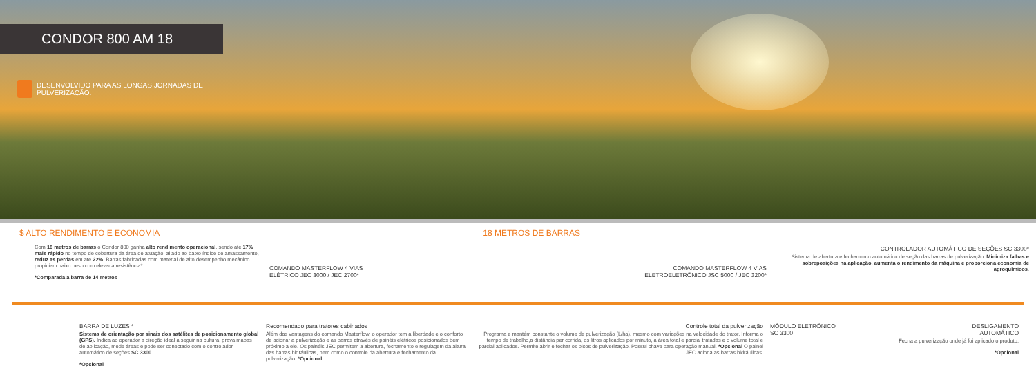CONDOR 800 AM 18
DESENVOLVIDO PARA AS LONGAS JORNADAS DE
PULVERIZAÇÃO.
$ ALTO RENDIMENTO E ECONOMIA 18 METROS DE BARRAS
Com 18 metros de barras o Condor 800 ganha alto rendimento operacional, sendo até 17% mais rápido no tempo de cobertura da área de atuação, aliado ao baixo índice de amassamento, reduz as perdas em até 22%. Barras fabricadas com material de alto desempenho mecânico propiciam baixo peso com elevada resistência*.
*Comparada a barra de 14 metros
COMANDO MASTERFLOW 4 VIAS
ELÉTRICO JEC 3000 / JEC 2700*
COMANDO MASTERFLOW 4 VIAS
ELETROELETRÔNICO JSC 5000 / JEC 3200*
CONTROLADOR AUTOMÁTICO DE SEÇÕES SC 3300*
Sistema de abertura e fechamento automático de seção das barras de pulverização. Minimiza falhas e sobreposições na aplicação, aumenta o rendimento da máquina e proporciona economia de agroquímicos.
BARRA DE LUZES *
Sistema de orientação por sinais dos satélites de posicionamento global (GPS). Indica ao operador a direção ideal a seguir na cultura, grava mapas de aplicação, mede áreas e pode ser conectado com o controlador automático de seções SC 3300.
*Opcional
Recomendado para tratores cabinados
Além das vantagens do comando Masterflow, o operador tem a liberdade e o conforto de acionar a pulverização e as barras através de painéis elétricos posicionados bem próximo a ele. Os painéis JEC permitem a abertura, fechamento e regulagem da altura das barras hidráulicas, bem como o controle da abertura e fechamento da pulverização. *Opcional
Controle total da pulverização
Programa e mantém constante o volume de pulverização (L/ha), mesmo com variações na velocidade do trator. Informa o tempo de trabalho,a distância per corrida, os litros aplicados por minuto, a área total e parcial tratadas e o volume total e parcial aplicados. Permite abrir e fechar os bicos de pulverização. Possui chave para operação manual. *Opcional O painel JEC aciona as barras hidráulicas.
MÓDULO ELETRÔNICO
SC 3300
DESLIGAMENTO
AUTOMÁTICO
Fecha a pulverização onde já foi aplicado o produto.
*Opcional